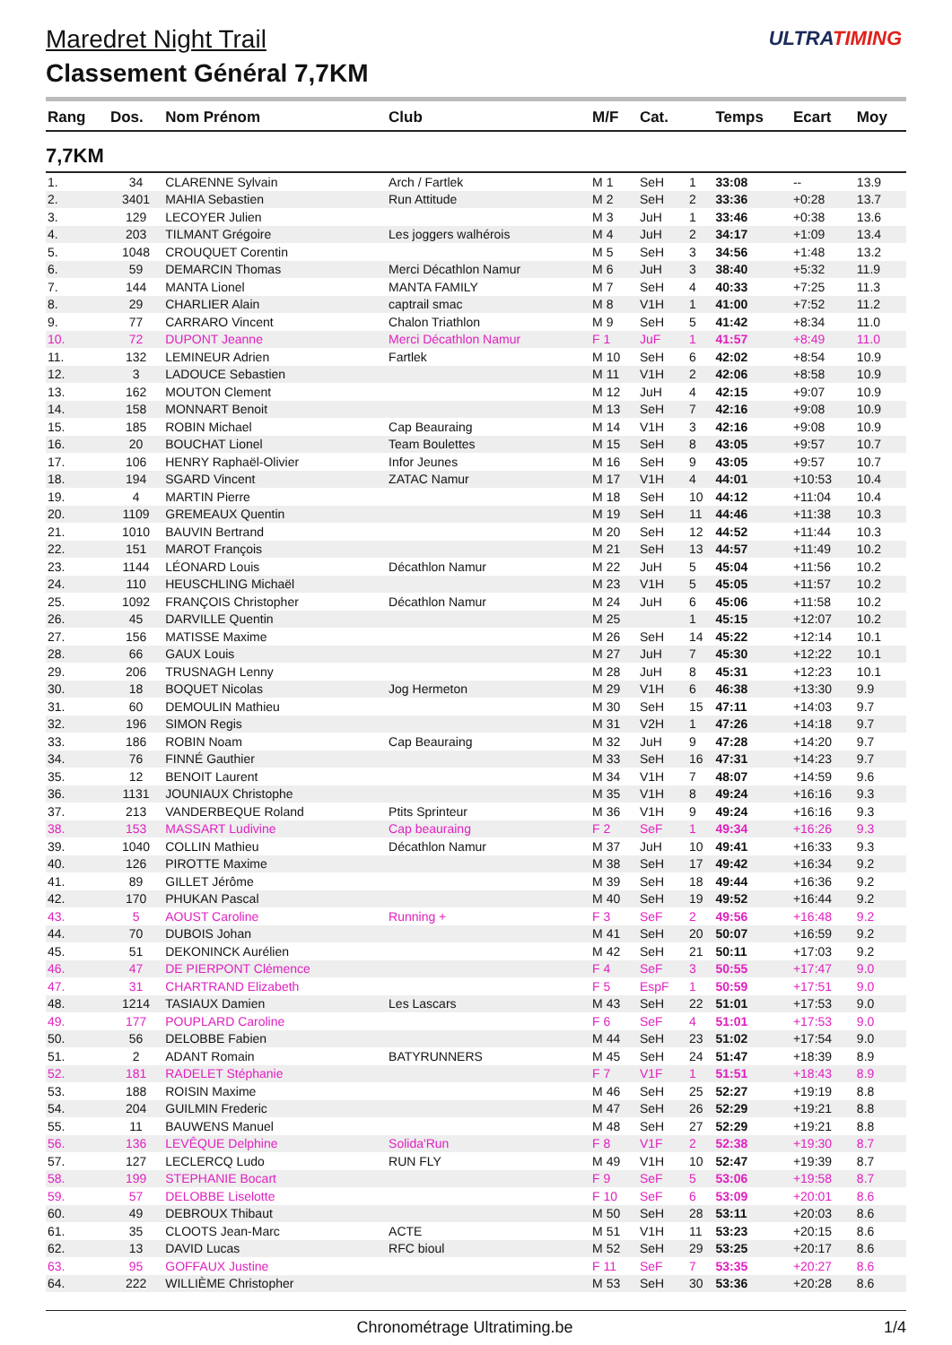ULTRATIMING
Maredret Night Trail
Classement Général 7,7KM
| Rang | Dos. | Nom Prénom | Club | M/F | Cat. | | Temps | Ecart | Moy |
| --- | --- | --- | --- | --- | --- | --- | --- | --- | --- |
| 7,7KM | | | | | | | | | |
| 1. | 34 | CLARENNE Sylvain | Arch / Fartlek | M 1 | SeH | 1 | 33:08 | -- | 13.9 |
| 2. | 3401 | MAHIA Sebastien | Run Attitude | M 2 | SeH | 2 | 33:36 | +0:28 | 13.7 |
| 3. | 129 | LECOYER Julien | | M 3 | JuH | 1 | 33:46 | +0:38 | 13.6 |
| 4. | 203 | TILMANT Grégoire | Les joggers walhérois | M 4 | JuH | 2 | 34:17 | +1:09 | 13.4 |
| 5. | 1048 | CROUQUET Corentin | | M 5 | SeH | 3 | 34:56 | +1:48 | 13.2 |
| 6. | 59 | DEMARCIN Thomas | Merci Décathlon Namur | M 6 | JuH | 3 | 38:40 | +5:32 | 11.9 |
| 7. | 144 | MANTA Lionel | MANTA FAMILY | M 7 | SeH | 4 | 40:33 | +7:25 | 11.3 |
| 8. | 29 | CHARLIER Alain | captrail smac | M 8 | V1H | 1 | 41:00 | +7:52 | 11.2 |
| 9. | 77 | CARRARO Vincent | Chalon Triathlon | M 9 | SeH | 5 | 41:42 | +8:34 | 11.0 |
| 10. | 72 | DUPONT Jeanne | Merci Décathlon Namur | F 1 | JuF | 1 | 41:57 | +8:49 | 11.0 |
| 11. | 132 | LEMINEUR Adrien | Fartlek | M 10 | SeH | 6 | 42:02 | +8:54 | 10.9 |
| 12. | 3 | LADOUCE Sebastien | | M 11 | V1H | 2 | 42:06 | +8:58 | 10.9 |
| 13. | 162 | MOUTON Clement | | M 12 | JuH | 4 | 42:15 | +9:07 | 10.9 |
| 14. | 158 | MONNART Benoit | | M 13 | SeH | 7 | 42:16 | +9:08 | 10.9 |
| 15. | 185 | ROBIN Michael | Cap Beauraing | M 14 | V1H | 3 | 42:16 | +9:08 | 10.9 |
| 16. | 20 | BOUCHAT Lionel | Team Boulettes | M 15 | SeH | 8 | 43:05 | +9:57 | 10.7 |
| 17. | 106 | HENRY Raphaël-Olivier | Infor Jeunes | M 16 | SeH | 9 | 43:05 | +9:57 | 10.7 |
| 18. | 194 | SGARD Vincent | ZATAC Namur | M 17 | V1H | 4 | 44:01 | +10:53 | 10.4 |
| 19. | 4 | MARTIN Pierre | | M 18 | SeH | 10 | 44:12 | +11:04 | 10.4 |
| 20. | 1109 | GREMEAUX Quentin | | M 19 | SeH | 11 | 44:46 | +11:38 | 10.3 |
| 21. | 1010 | BAUVIN Bertrand | | M 20 | SeH | 12 | 44:52 | +11:44 | 10.3 |
| 22. | 151 | MAROT François | | M 21 | SeH | 13 | 44:57 | +11:49 | 10.2 |
| 23. | 1144 | LÉONARD Louis | Décathlon Namur | M 22 | JuH | 5 | 45:04 | +11:56 | 10.2 |
| 24. | 110 | HEUSCHLING Michaël | | M 23 | V1H | 5 | 45:05 | +11:57 | 10.2 |
| 25. | 1092 | FRANÇOIS Christopher | Décathlon Namur | M 24 | JuH | 6 | 45:06 | +11:58 | 10.2 |
| 26. | 45 | DARVILLE Quentin | | M 25 | | 1 | 45:15 | +12:07 | 10.2 |
| 27. | 156 | MATISSE Maxime | | M 26 | SeH | 14 | 45:22 | +12:14 | 10.1 |
| 28. | 66 | GAUX Louis | | M 27 | JuH | 7 | 45:30 | +12:22 | 10.1 |
| 29. | 206 | TRUSNAGH Lenny | | M 28 | JuH | 8 | 45:31 | +12:23 | 10.1 |
| 30. | 18 | BOQUET Nicolas | Jog Hermeton | M 29 | V1H | 6 | 46:38 | +13:30 | 9.9 |
| 31. | 60 | DEMOULIN Mathieu | | M 30 | SeH | 15 | 47:11 | +14:03 | 9.7 |
| 32. | 196 | SIMON Regis | | M 31 | V2H | 1 | 47:26 | +14:18 | 9.7 |
| 33. | 186 | ROBIN Noam | Cap Beauraing | M 32 | JuH | 9 | 47:28 | +14:20 | 9.7 |
| 34. | 76 | FINNÉ Gauthier | | M 33 | SeH | 16 | 47:31 | +14:23 | 9.7 |
| 35. | 12 | BENOIT Laurent | | M 34 | V1H | 7 | 48:07 | +14:59 | 9.6 |
| 36. | 1131 | JOUNIAUX Christophe | | M 35 | V1H | 8 | 49:24 | +16:16 | 9.3 |
| 37. | 213 | VANDERBEQUE Roland | Ptits Sprinteur | M 36 | V1H | 9 | 49:24 | +16:16 | 9.3 |
| 38. | 153 | MASSART Ludivine | Cap beauraing | F 2 | SeF | 1 | 49:34 | +16:26 | 9.3 |
| 39. | 1040 | COLLIN Mathieu | Décathlon Namur | M 37 | JuH | 10 | 49:41 | +16:33 | 9.3 |
| 40. | 126 | PIROTTE Maxime | | M 38 | SeH | 17 | 49:42 | +16:34 | 9.2 |
| 41. | 89 | GILLET Jérôme | | M 39 | SeH | 18 | 49:44 | +16:36 | 9.2 |
| 42. | 170 | PHUKAN Pascal | | M 40 | SeH | 19 | 49:52 | +16:44 | 9.2 |
| 43. | 5 | AOUST Caroline | Running + | F 3 | SeF | 2 | 49:56 | +16:48 | 9.2 |
| 44. | 70 | DUBOIS Johan | | M 41 | SeH | 20 | 50:07 | +16:59 | 9.2 |
| 45. | 51 | DEKONINCK Aurélien | | M 42 | SeH | 21 | 50:11 | +17:03 | 9.2 |
| 46. | 47 | DE PIERPONT Clémence | | F 4 | SeF | 3 | 50:55 | +17:47 | 9.0 |
| 47. | 31 | CHARTRAND Elizabeth | | F 5 | EspF | 1 | 50:59 | +17:51 | 9.0 |
| 48. | 1214 | TASIAUX Damien | Les Lascars | M 43 | SeH | 22 | 51:01 | +17:53 | 9.0 |
| 49. | 177 | POUPLARD Caroline | | F 6 | SeF | 4 | 51:01 | +17:53 | 9.0 |
| 50. | 56 | DELOBBE Fabien | | M 44 | SeH | 23 | 51:02 | +17:54 | 9.0 |
| 51. | 2 | ADANT Romain | BATYRUNNERS | M 45 | SeH | 24 | 51:47 | +18:39 | 8.9 |
| 52. | 181 | RADELET Stéphanie | | F 7 | V1F | 1 | 51:51 | +18:43 | 8.9 |
| 53. | 188 | ROISIN Maxime | | M 46 | SeH | 25 | 52:27 | +19:19 | 8.8 |
| 54. | 204 | GUILMIN Frederic | | M 47 | SeH | 26 | 52:29 | +19:21 | 8.8 |
| 55. | 11 | BAUWENS Manuel | | M 48 | SeH | 27 | 52:29 | +19:21 | 8.8 |
| 56. | 136 | LEVÊQUE Delphine | Solida'Run | F 8 | V1F | 2 | 52:38 | +19:30 | 8.7 |
| 57. | 127 | LECLERCQ Ludo | RUN FLY | M 49 | V1H | 10 | 52:47 | +19:39 | 8.7 |
| 58. | 199 | STEPHANIE Bocart | | F 9 | SeF | 5 | 53:06 | +19:58 | 8.7 |
| 59. | 57 | DELOBBE Liselotte | | F 10 | SeF | 6 | 53:09 | +20:01 | 8.6 |
| 60. | 49 | DEBROUX Thibaut | | M 50 | SeH | 28 | 53:11 | +20:03 | 8.6 |
| 61. | 35 | CLOOTS Jean-Marc | ACTE | M 51 | V1H | 11 | 53:23 | +20:15 | 8.6 |
| 62. | 13 | DAVID Lucas | RFC bioul | M 52 | SeH | 29 | 53:25 | +20:17 | 8.6 |
| 63. | 95 | GOFFAUX Justine | | F 11 | SeF | 7 | 53:35 | +20:27 | 8.6 |
| 64. | 222 | WILLIÈME Christopher | | M 53 | SeH | 30 | 53:36 | +20:28 | 8.6 |
Chronométrage Ultratiming.be 1/4